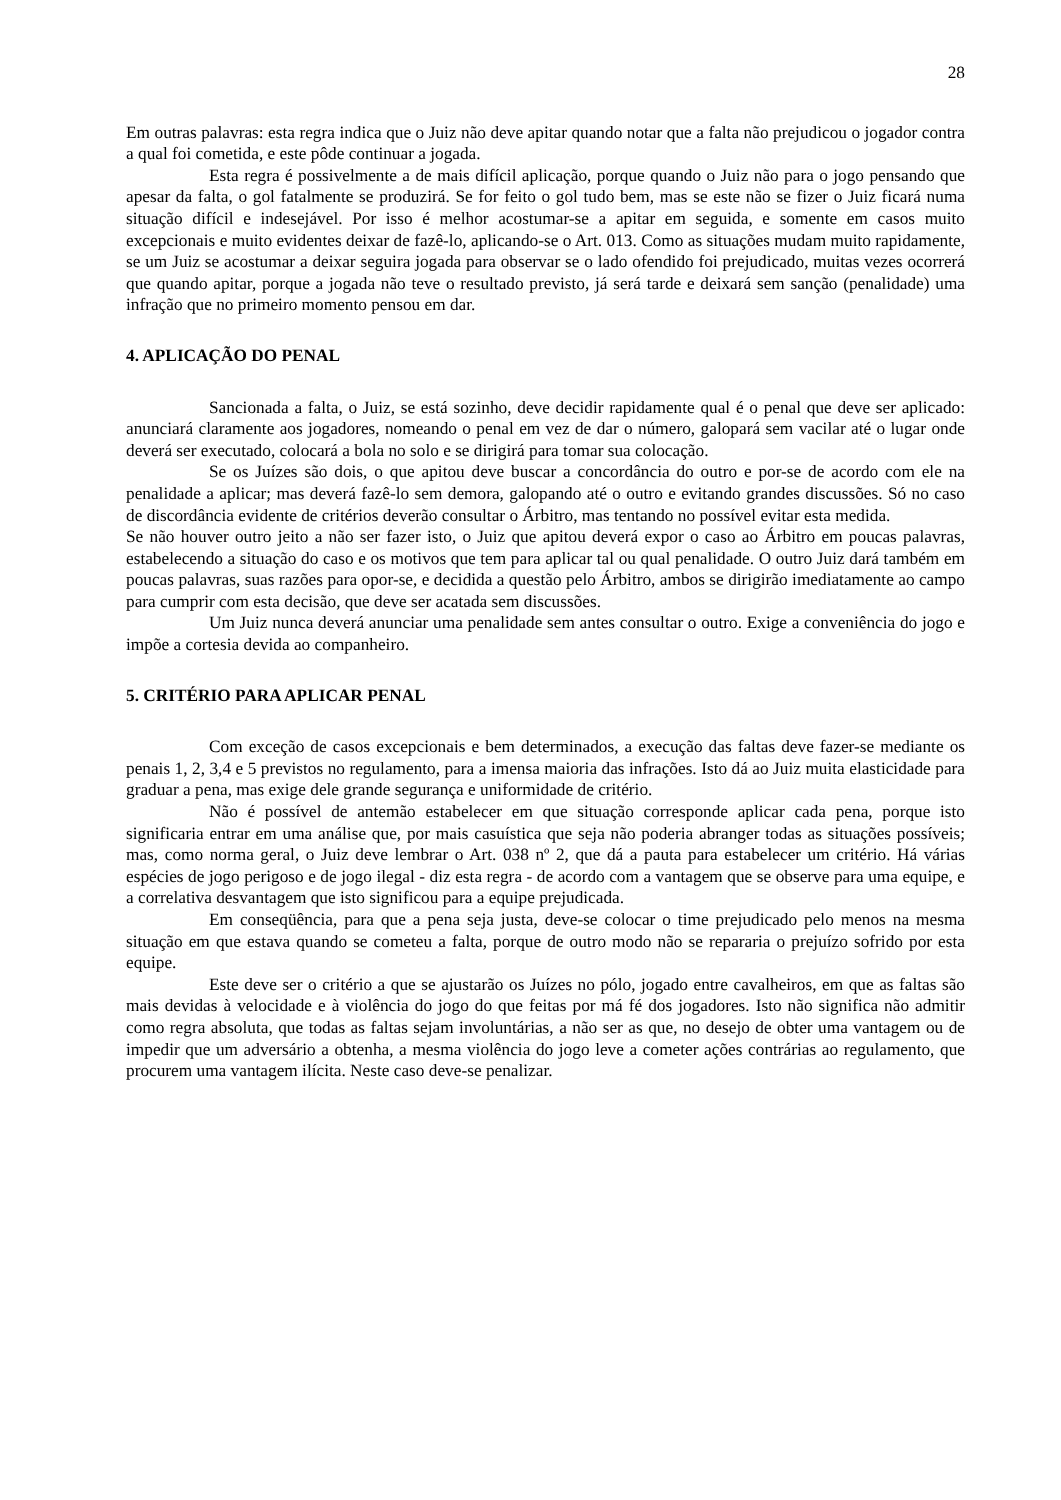28
Em outras palavras: esta regra indica que o Juiz não deve apitar quando notar que a falta não prejudicou o jogador contra a qual foi cometida, e este pôde continuar a jogada.
Esta regra é possivelmente a de mais difícil aplicação, porque quando o Juiz não para o jogo pensando que apesar da falta, o gol fatalmente se produzirá. Se for feito o gol tudo bem, mas se este não se fizer o Juiz ficará numa situação difícil e indesejável. Por isso é melhor acostumar-se a apitar em seguida, e somente em casos muito excepcionais e muito evidentes deixar de fazê-lo, aplicando-se o Art. 013. Como as situações mudam muito rapidamente, se um Juiz se acostumar a deixar seguira jogada para observar se o lado ofendido foi prejudicado, muitas vezes ocorrerá que quando apitar, porque a jogada não teve o resultado previsto, já será tarde e deixará sem sanção (penalidade) uma infração que no primeiro momento pensou em dar.
4. APLICAÇÃO DO PENAL
Sancionada a falta, o Juiz, se está sozinho, deve decidir rapidamente qual é o penal que deve ser aplicado: anunciará claramente aos jogadores, nomeando o penal em vez de dar o número, galopará sem vacilar até o lugar onde deverá ser executado, colocará a bola no solo e se dirigirá para tomar sua colocação.
Se os Juízes são dois, o que apitou deve buscar a concordância do outro e por-se de acordo com ele na penalidade a aplicar; mas deverá fazê-lo sem demora, galopando até o outro e evitando grandes discussões. Só no caso de discordância evidente de critérios deverão consultar o Árbitro, mas tentando no possível evitar esta medida.
Se não houver outro jeito a não ser fazer isto, o Juiz que apitou deverá expor o caso ao Árbitro em poucas palavras, estabelecendo a situação do caso e os motivos que tem para aplicar tal ou qual penalidade. O outro Juiz dará também em poucas palavras, suas razões para opor-se, e decidida a questão pelo Árbitro, ambos se dirigirão imediatamente ao campo para cumprir com esta decisão, que deve ser acatada sem discussões.
Um Juiz nunca deverá anunciar uma penalidade sem antes consultar o outro. Exige a conveniência do jogo e impõe a cortesia devida ao companheiro.
5. CRITÉRIO PARA APLICAR PENAL
Com exceção de casos excepcionais e bem determinados, a execução das faltas deve fazer-se mediante os penais 1, 2, 3,4 e 5 previstos no regulamento, para a imensa maioria das infrações. Isto dá ao Juiz muita elasticidade para graduar a pena, mas exige dele grande segurança e uniformidade de critério.
Não é possível de antemão estabelecer em que situação corresponde aplicar cada pena, porque isto significaria entrar em uma análise que, por mais casuística que seja não poderia abranger todas as situações possíveis; mas, como norma geral, o Juiz deve lembrar o Art. 038 nº 2, que dá a pauta para estabelecer um critério. Há várias espécies de jogo perigoso e de jogo ilegal - diz esta regra - de acordo com a vantagem que se observe para uma equipe, e a correlativa desvantagem que isto significou para a equipe prejudicada.
Em conseqüência, para que a pena seja justa, deve-se colocar o time prejudicado pelo menos na mesma situação em que estava quando se cometeu a falta, porque de outro modo não se repararia o prejuízo sofrido por esta equipe.
Este deve ser o critério a que se ajustarão os Juízes no pólo, jogado entre cavalheiros, em que as faltas são mais devidas à velocidade e à violência do jogo do que feitas por má fé dos jogadores. Isto não significa não admitir como regra absoluta, que todas as faltas sejam involuntárias, a não ser as que, no desejo de obter uma vantagem ou de impedir que um adversário a obtenha, a mesma violência do jogo leve a cometer ações contrárias ao regulamento, que procurem uma vantagem ilícita. Neste caso deve-se penalizar.